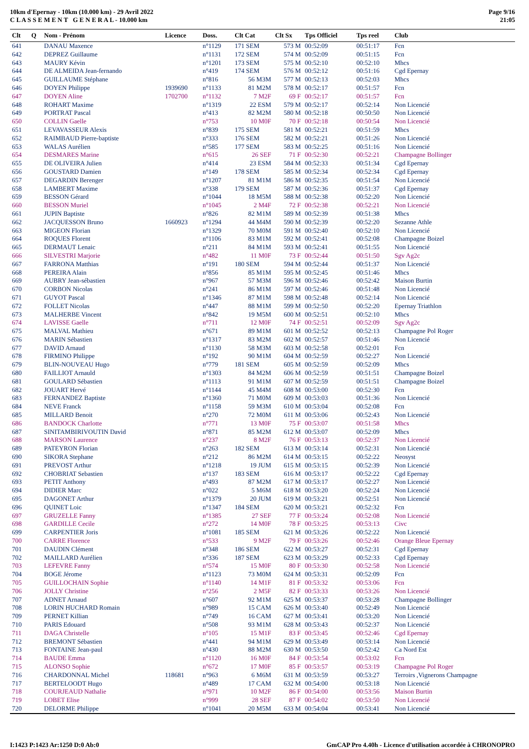10km d'Epernay - 10km (10.000 km) - 29 Avril 2022
C L A S S E M E N T G E N E R A L - 10.000 km
Page 9/16
21:05
| Clt | Q | Nom - Prénom | Licence | Doss. | Clt Cat | Clt Sx | Tps Officiel | Tps reel | Club |
| --- | --- | --- | --- | --- | --- | --- | --- | --- | --- |
| 641 | | DANAU Maxence | | n°1129 | 171 SEM | 573 M | 00:52:09 | 00:51:17 | Fcn |
| 642 | | DEPREZ Guillaume | | n°1131 | 172 SEM | 574 M | 00:52:09 | 00:51:15 | Fcn |
| 643 | | MAURY Kévin | | n°1201 | 173 SEM | 575 M | 00:52:10 | 00:52:10 | Mhcs |
| 644 | | DE ALMEIDA Jean-fernando | | n°419 | 174 SEM | 576 M | 00:52:12 | 00:51:16 | Cgd Epernay |
| 645 | | GUILLAUME Stéphane | | n°816 | 56 M3M | 577 M | 00:52:13 | 00:52:03 | Mhcs |
| 646 | | DOYEN Philippe | 1939690 | n°1133 | 81 M2M | 578 M | 00:52:17 | 00:51:57 | Fcn |
| 647 | | DOYEN Aline | 1702700 | n°1132 | 7 M2F | 69 F | 00:52:17 | 00:51:57 | Fcn |
| 648 | | ROHART Maxime | | n°1319 | 22 ESM | 579 M | 00:52:17 | 00:52:14 | Non Licencié |
| 649 | | PORTRAT Pascal | | n°413 | 82 M2M | 580 M | 00:52:18 | 00:50:50 | Non Licencié |
| 650 | | COLLIN Gaelle | | n°753 | 10 M0F | 70 F | 00:52:18 | 00:50:54 | Non Licencié |
| 651 | | LEVAVASSEUR Alexis | | n°839 | 175 SEM | 581 M | 00:52:21 | 00:51:59 | Mhcs |
| 652 | | RAIMBAUD Pierre-baptiste | | n°333 | 176 SEM | 582 M | 00:52:21 | 00:51:26 | Non Licencié |
| 653 | | WALAS Aurélien | | n°585 | 177 SEM | 583 M | 00:52:25 | 00:51:16 | Non Licencié |
| 654 | | DESMARES Marine | | n°615 | 26 SEF | 71 F | 00:52:30 | 00:52:21 | Champagne Bollinger |
| 655 | | DE OLIVEIRA Julien | | n°414 | 23 ESM | 584 M | 00:52:33 | 00:51:34 | Cgd Epernay |
| 656 | | GOUSTARD Damien | | n°149 | 178 SEM | 585 M | 00:52:34 | 00:52:34 | Cgd Epernay |
| 657 | | DEGARDIN Berenger | | n°1207 | 81 M1M | 586 M | 00:52:35 | 00:51:54 | Non Licencié |
| 658 | | LAMBERT Maxime | | n°338 | 179 SEM | 587 M | 00:52:36 | 00:51:37 | Cgd Epernay |
| 659 | | BESSON Gérard | | n°1044 | 18 M5M | 588 M | 00:52:38 | 00:52:20 | Non Licencié |
| 660 | | BESSON Muriel | | n°1045 | 2 M4F | 72 F | 00:52:38 | 00:52:21 | Non Licencié |
| 661 | | JUPIN Baptiste | | n°826 | 82 M1M | 589 M | 00:52:39 | 00:51:38 | Mhcs |
| 662 | | JACQUESSON Bruno | 1660923 | n°1294 | 44 M4M | 590 M | 00:52:39 | 00:52:20 | Sezanne Athle |
| 663 | | MIGEON Florian | | n°1329 | 70 M0M | 591 M | 00:52:40 | 00:52:10 | Non Licencié |
| 664 | | ROQUES Florent | | n°1106 | 83 M1M | 592 M | 00:52:41 | 00:52:08 | Champagne Boizel |
| 665 | | DERMAUT Lenaic | | n°211 | 84 M1M | 593 M | 00:52:41 | 00:51:55 | Non Licencié |
| 666 | | SILVESTRI Marjorie | | n°482 | 11 M0F | 73 F | 00:52:44 | 00:51:50 | Sgv Ag2c |
| 667 | | FARRONA Matthias | | n°191 | 180 SEM | 594 M | 00:52:44 | 00:51:37 | Non Licencié |
| 668 | | PEREIRA Alain | | n°856 | 85 M1M | 595 M | 00:52:45 | 00:51:46 | Mhcs |
| 669 | | AUBRY Jean-sébastien | | n°967 | 57 M3M | 596 M | 00:52:46 | 00:52:42 | Maison Burtin |
| 670 | | CORBON Nicolas | | n°241 | 86 M1M | 597 M | 00:52:46 | 00:51:48 | Non Licencié |
| 671 | | GUYOT Pascal | | n°1346 | 87 M1M | 598 M | 00:52:48 | 00:52:14 | Non Licencié |
| 672 | | FOLLET Nicolas | | n°447 | 88 M1M | 599 M | 00:52:50 | 00:52:20 | Epernay Triathlon |
| 673 | | MALHERBE Vincent | | n°842 | 19 M5M | 600 M | 00:52:51 | 00:52:10 | Mhcs |
| 674 | | LAVISSE Gaelle | | n°711 | 12 M0F | 74 F | 00:52:51 | 00:52:09 | Sgv Ag2c |
| 675 | | MALVAL Mathieu | | n°671 | 89 M1M | 601 M | 00:52:52 | 00:52:13 | Champagne Pol Roger |
| 676 | | MARIN Sébastien | | n°1317 | 83 M2M | 602 M | 00:52:57 | 00:51:46 | Non Licencié |
| 677 | | DAVID Arnaud | | n°1130 | 58 M3M | 603 M | 00:52:58 | 00:52:01 | Fcn |
| 678 | | FIRMINO Philippe | | n°192 | 90 M1M | 604 M | 00:52:59 | 00:52:27 | Non Licencié |
| 679 | | BLIN-NOUVEAU Hugo | | n°779 | 181 SEM | 605 M | 00:52:59 | 00:52:09 | Mhcs |
| 680 | | FAILLIOT Arnauld | | n°1303 | 84 M2M | 606 M | 00:52:59 | 00:51:51 | Champagne Boizel |
| 681 | | GOULARD Sébastien | | n°1113 | 91 M1M | 607 M | 00:52:59 | 00:51:51 | Champagne Boizel |
| 682 | | JOUART Hervé | | n°1144 | 45 M4M | 608 M | 00:53:00 | 00:52:30 | Fcn |
| 683 | | FERNANDEZ Baptiste | | n°1360 | 71 M0M | 609 M | 00:53:03 | 00:51:36 | Non Licencié |
| 684 | | NEVE Franck | | n°1158 | 59 M3M | 610 M | 00:53:04 | 00:52:08 | Fcn |
| 685 | | MILLARD Benoit | | n°270 | 72 M0M | 611 M | 00:53:06 | 00:52:43 | Non Licencié |
| 686 | | BANDOCK Charlotte | | n°771 | 13 M0F | 75 F | 00:53:07 | 00:51:58 | Mhcs |
| 687 | | SINITAMBIRIVOUTIN David | | n°871 | 85 M2M | 612 M | 00:53:07 | 00:52:09 | Mhcs |
| 688 | | MARSON Laurence | | n°237 | 8 M2F | 76 F | 00:53:13 | 00:52:37 | Non Licencié |
| 689 | | PATEYRON Florian | | n°263 | 182 SEM | 613 M | 00:53:14 | 00:52:31 | Non Licencié |
| 690 | | SIKORA Stephane | | n°212 | 86 M2M | 614 M | 00:53:15 | 00:52:22 | Neosyst |
| 691 | | PREVOST Arthur | | n°1218 | 19 JUM | 615 M | 00:53:15 | 00:52:39 | Non Licencié |
| 692 | | CHOBRIAT Sebastien | | n°137 | 183 SEM | 616 M | 00:53:17 | 00:52:22 | Cgd Epernay |
| 693 | | PETIT Anthony | | n°493 | 87 M2M | 617 M | 00:53:17 | 00:52:27 | Non Licencié |
| 694 | | DIDIER Marc | | n°022 | 5 M6M | 618 M | 00:53:20 | 00:52:24 | Non Licencié |
| 695 | | DAGONET Arthur | | n°1379 | 20 JUM | 619 M | 00:53:21 | 00:52:51 | Non Licencié |
| 696 | | QUINET Loic | | n°1347 | 184 SEM | 620 M | 00:53:21 | 00:52:32 | Fcn |
| 697 | | GRUZELLE Fanny | | n°1385 | 27 SEF | 77 F | 00:53:24 | 00:52:08 | Non Licencié |
| 698 | | GARDILLE Cecile | | n°272 | 14 M0F | 78 F | 00:53:25 | 00:53:13 | Civc |
| 699 | | CARPENTIER Joris | | n°1081 | 185 SEM | 621 M | 00:53:26 | 00:52:22 | Non Licencié |
| 700 | | CARRE Florence | | n°533 | 9 M2F | 79 F | 00:53:26 | 00:52:46 | Orange Bleue Epernay |
| 701 | | DAUDIN Clément | | n°348 | 186 SEM | 622 M | 00:53:27 | 00:52:31 | Cgd Epernay |
| 702 | | MAILLARD Aurélien | | n°336 | 187 SEM | 623 M | 00:53:29 | 00:52:33 | Cgd Epernay |
| 703 | | LEFEVRE Fanny | | n°574 | 15 M0F | 80 F | 00:53:30 | 00:52:58 | Non Licencié |
| 704 | | BOGE Jérome | | n°1123 | 73 M0M | 624 M | 00:53:31 | 00:52:09 | Fcn |
| 705 | | GUILLOCHAIN Sophie | | n°1140 | 14 M1F | 81 F | 00:53:32 | 00:53:06 | Fcn |
| 706 | | JOLLY Christine | | n°256 | 2 M5F | 82 F | 00:53:33 | 00:53:26 | Non Licencié |
| 707 | | ADNET Arnaud | | n°607 | 92 M1M | 625 M | 00:53:37 | 00:53:28 | Champagne Bollinger |
| 708 | | LORIN HUCHARD Romain | | n°989 | 15 CAM | 626 M | 00:53:40 | 00:52:49 | Non Licencié |
| 709 | | PERNET Killian | | n°749 | 16 CAM | 627 M | 00:53:41 | 00:53:20 | Non Licencié |
| 710 | | PARIS Edouard | | n°508 | 93 M1M | 628 M | 00:53:43 | 00:52:37 | Non Licencié |
| 711 | | DAGA Christelle | | n°105 | 15 M1F | 83 F | 00:53:45 | 00:52:46 | Cgd Epernay |
| 712 | | BREMONT Sébastien | | n°441 | 94 M1M | 629 M | 00:53:49 | 00:53:14 | Non Licencié |
| 713 | | FONTAINE Jean-paul | | n°430 | 88 M2M | 630 M | 00:53:50 | 00:52:42 | Ca Nord Est |
| 714 | | BAUDE Emma | | n°1120 | 16 M0F | 84 F | 00:53:54 | 00:53:02 | Fcn |
| 715 | | ALONSO Sophie | | n°672 | 17 M0F | 85 F | 00:53:57 | 00:53:19 | Champagne Pol Roger |
| 716 | | CHARDONNAL Michel | 118681 | n°963 | 6 M6M | 631 M | 00:53:59 | 00:53:27 | Terroirs ,Vignerons Champagne |
| 717 | | BERTELOODT Hugo | | n°489 | 17 CAM | 632 M | 00:54:00 | 00:53:18 | Non Licencié |
| 718 | | COURJEAUD Nathalie | | n°971 | 10 M2F | 86 F | 00:54:00 | 00:53:56 | Maison Burtin |
| 719 | | LOBET Elise | | n°999 | 28 SEF | 87 F | 00:54:02 | 00:53:50 | Non Licencié |
| 720 | | DELORME Philippe | | n°1041 | 20 M5M | 633 M | 00:54:04 | 00:53:41 | Non Licencié |
I:1423 P:1423 Ar:1250 D:0 Ab:0 GmCAP Pro 4.40h - Licence d'utilisation accordée à CHRONOPRO